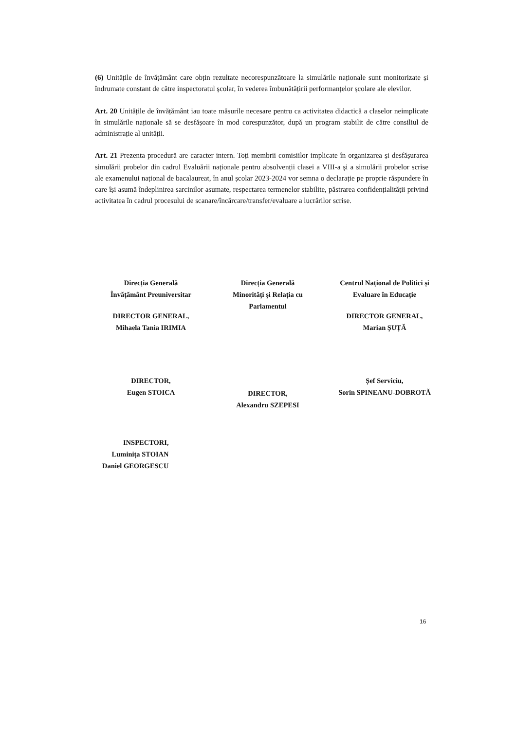(6) Unitățile de învățământ care obțin rezultate necorespunzătoare la simulările naționale sunt monitorizate și îndrumate constant de către inspectoratul școlar, în vederea îmbunătățirii performanțelor școlare ale elevilor.
Art. 20 Unitățile de învățământ iau toate măsurile necesare pentru ca activitatea didactică a claselor neimplicate în simulările naționale să se desfășoare în mod corespunzător, după un program stabilit de către consiliul de administrație al unității.
Art. 21 Prezenta procedură are caracter intern. Toți membrii comisiilor implicate în organizarea și desfășurarea simulării probelor din cadrul Evaluării naționale pentru absolvenții clasei a VIII-a și a simulării probelor scrise ale examenului național de bacalaureat, în anul școlar 2023-2024 vor semna o declarație pe proprie răspundere în care își asumă îndeplinirea sarcinilor asumate, respectarea termenelor stabilite, păstrarea confidențialității privind activitatea în cadrul procesului de scanare/încărcare/transfer/evaluare a lucrărilor scrise.
Direcția Generală
Învățământ Preuniversitar
DIRECTOR GENERAL,
Mihaela Tania IRIMIA
DIRECTOR,
Eugen STOICA
Direcția Generală
Minorități și Relația cu
Parlamentul
DIRECTOR,
Alexandru SZEPESI
Centrul Național de Politici și
Evaluare în Educație
DIRECTOR GENERAL,
Marian ȘUȚĂ
Șef Serviciu,
Sorin SPINEANU-DOBROTĂ
INSPECTORI,
Luminița STOIAN
Daniel GEORGESCU
16